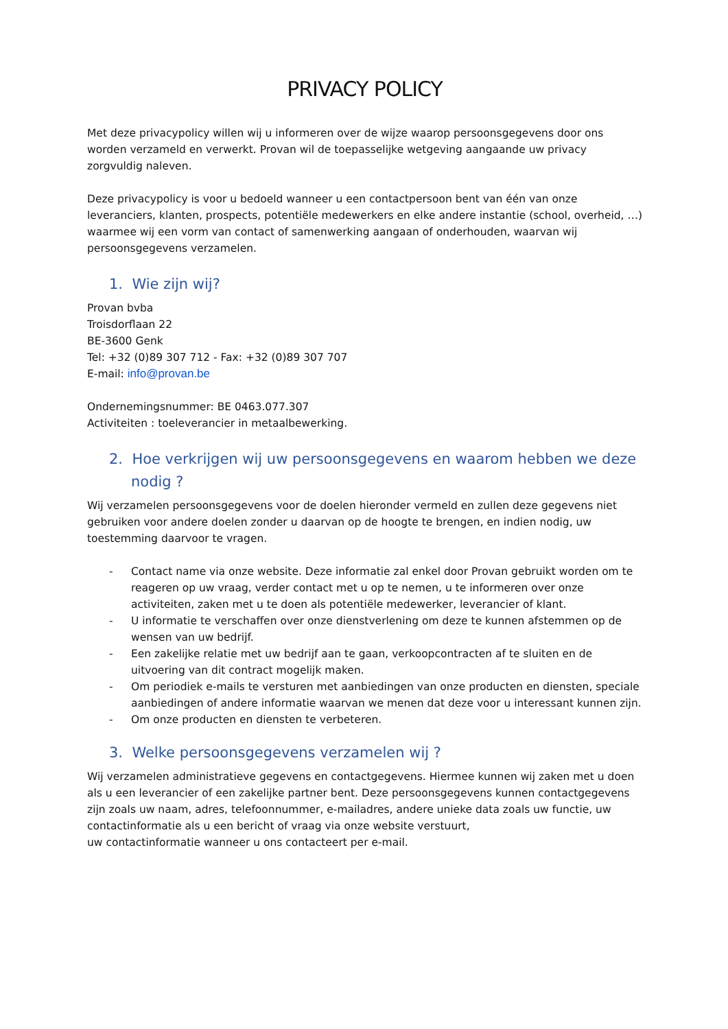PRIVACY POLICY
Met deze privacypolicy willen wij u informeren over de wijze waarop persoonsgegevens door ons worden verzameld en verwerkt. Provan wil de toepasselijke wetgeving aangaande uw privacy zorgvuldig naleven.
Deze privacypolicy is voor u bedoeld wanneer u een contactpersoon bent van één van onze leveranciers, klanten, prospects, potentiële medewerkers en elke andere instantie (school, overheid, …) waarmee wij een vorm van contact of samenwerking aangaan of onderhouden, waarvan wij persoonsgegevens verzamelen.
1. Wie zijn wij?
Provan bvba
Troisdorflaan 22
BE-3600 Genk
Tel: +32 (0)89 307 712 - Fax: +32 (0)89 307 707
E-mail: info@provan.be
Ondernemingsnummer: BE 0463.077.307
Activiteiten : toeleverancier in metaalbewerking.
2. Hoe verkrijgen wij uw persoonsgegevens en waarom hebben we deze nodig ?
Wij verzamelen persoonsgegevens voor de doelen hieronder vermeld en zullen deze gegevens niet gebruiken voor andere doelen zonder u daarvan op de hoogte te brengen, en indien nodig, uw toestemming daarvoor te vragen.
- Contact name via onze website. Deze informatie zal enkel door Provan gebruikt worden om te reageren op uw vraag, verder contact met u op te nemen, u te informeren over onze activiteiten, zaken met u te doen als potentiële medewerker, leverancier of klant.
- U informatie te verschaffen over onze dienstverlening om deze te kunnen afstemmen op de wensen van uw bedrijf.
- Een zakelijke relatie met uw bedrijf aan te gaan, verkoopcontracten af te sluiten en de uitvoering van dit contract mogelijk maken.
- Om periodiek e-mails te versturen met aanbiedingen van onze producten en diensten, speciale aanbiedingen of andere informatie waarvan we menen dat deze voor u interessant kunnen zijn.
- Om onze producten en diensten te verbeteren.
3. Welke persoonsgegevens verzamelen wij ?
Wij verzamelen administratieve gegevens en contactgegevens. Hiermee kunnen wij zaken met u doen als u een leverancier of een zakelijke partner bent. Deze persoonsgegevens kunnen contactgegevens zijn zoals uw naam, adres, telefoonnummer, e-mailadres, andere unieke data zoals uw functie, uw contactinformatie als u een bericht of vraag via onze website verstuurt,
uw contactinformatie wanneer u ons contacteert per e-mail.